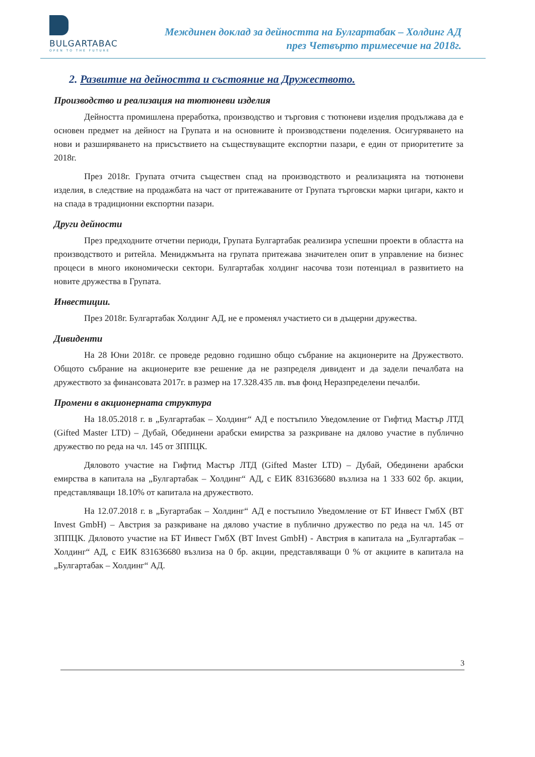BULGARTABAC
OPEN TO THE FUTURE
Междинен доклад за дейността на Булгартабак – Холдинг АД
през Четвърто тримесечие на 2018г.
2. Развитие на дейността и състояние на Дружеството.
Производство и реализация на тютюневи изделия
Дейността промишлена преработка, производство и търговия с тютюневи изделия продължава да е основен предмет на дейност на Групата и на основните ѝ производствени поделения. Осигуряването на нови и разширяването на присъствието на съществуващите експортни пазари, е един от приоритетите за 2018г.
През 2018г. Групата отчита съществен спад на производството и реализацията на тютюневи изделия, в следствие на продажбата на част от притежаваните от Групата търговски марки цигари, както и на спада в традиционни експортни пазари.
Други дейности
През предходните отчетни периоди, Групата Булгартабак реализира успешни проекти в областта на производството и ритейла. Мениджмънта на групата притежава значителен опит в управление на бизнес процеси в много икономически сектори. Булгартабак холдинг насочва този потенциал в развитието на новите дружества в Групата.
Инвестиции.
През 2018г. Булгартабак Холдинг АД, не е променял участието си в дъщерни дружества.
Дивиденти
На 28 Юни 2018г. се проведе редовно годишно общо събрание на акционерите на Дружеството. Общото събрание на акционерите взе решение да не разпределя дивидент и да задели печалбата на дружеството за финансовата 2017г. в размер на 17.328.435 лв. във фонд Неразпределени печалби.
Промени в акционерната структура
На 18.05.2018 г. в „Булгартабак – Холдинг“ АД е постъпило Уведомление от Гифтид Мастър ЛТД (Gifted Master LTD) – Дубай, Обединени арабски емирства за разкриване на дялово участие в публично дружество по реда на чл. 145 от ЗППЦК.
Дяловото участие на Гифтид Мастър ЛТД (Gifted Master LTD) – Дубай, Обединени арабски емирства в капитала на „Булгартабак – Холдинг“ АД, с ЕИК 831636680 възлиза на 1 333 602 бр. акции, представляващи 18.10% от капитала на дружеството.
На 12.07.2018 г. в „Бугартабак – Холдинг“ АД е постъпило Уведомление от БТ Инвест ГмбХ (BT Invest GmbH) – Австрия за разкриване на дялово участие в публично дружество по реда на чл. 145 от ЗППЦК. Дяловото участие на БТ Инвест ГмбХ (BT Invest GmbH) - Австрия в капитала на „Булгартабак – Холдинг“ АД, с ЕИК 831636680 възлиза на 0 бр. акции, представляващи 0 % от акциите в капитала на „Булгартабак – Холдинг“ АД.
3